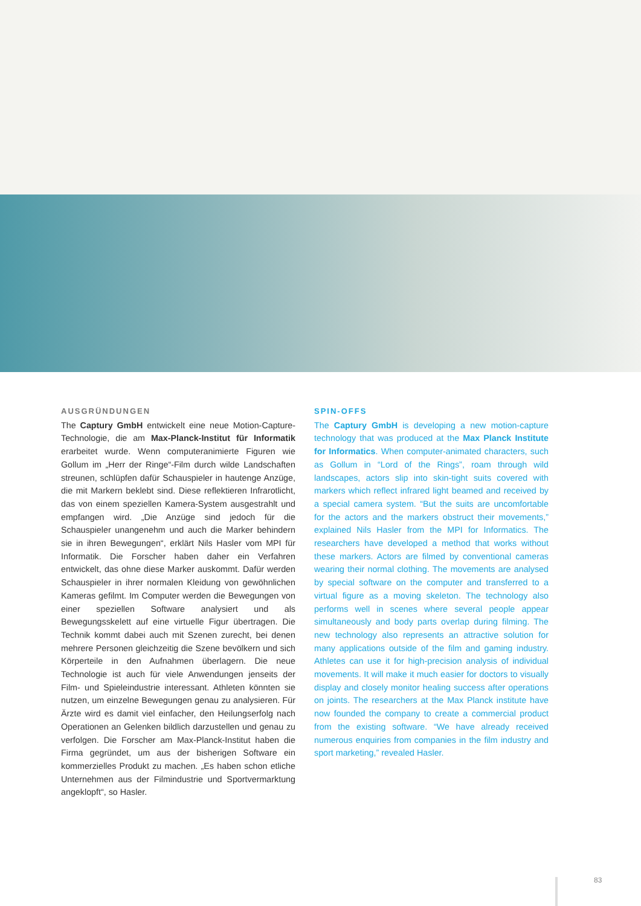AUSGRÜNDUNGEN
The Captury GmbH entwickelt eine neue Motion-Capture-Technologie, die am Max-Planck-Institut für Informatik erarbeitet wurde. Wenn computeranimierte Figuren wie Gollum im „Herr der Ringe“-Film durch wilde Landschaften streunen, schlüpfen dafür Schauspieler in hautenge Anzüge, die mit Markern beklebt sind. Diese reflektieren Infrarotlicht, das von einem speziellen Kamera-System ausgestrahlt und empfangen wird. „Die Anzüge sind jedoch für die Schauspieler unangenehm und auch die Marker behindern sie in ihren Bewegungen“, erklärt Nils Hasler vom MPI für Informatik. Die Forscher haben daher ein Verfahren entwickelt, das ohne diese Marker auskommt. Dafür werden Schauspieler in ihrer normalen Kleidung von gewöhnlichen Kameras gefilmt. Im Computer werden die Bewegungen von einer speziellen Software analysiert und als Bewegungsskelett auf eine virtuelle Figur übertragen. Die Technik kommt dabei auch mit Szenen zurecht, bei denen mehrere Personen gleichzeitig die Szene bevölkern und sich Körperteile in den Aufnahmen überlagern. Die neue Technologie ist auch für viele Anwendungen jenseits der Film- und Spieleindustrie interessant. Athleten könnten sie nutzen, um einzelne Bewegungen genau zu analysieren. Für Ärzte wird es damit viel einfacher, den Heilungserfolg nach Operationen an Gelenken bildlich darzustellen und genau zu verfolgen. Die Forscher am Max-Planck-Institut haben die Firma gegründet, um aus der bisherigen Software ein kommerzielles Produkt zu machen. „Es haben schon etliche Unternehmen aus der Filmindustrie und Sportvermarktung angeklopft“, so Hasler.
SPIN-OFFS
The Captury GmbH is developing a new motion-capture technology that was produced at the Max Planck Institute for Informatics. When computer-animated characters, such as Gollum in “Lord of the Rings”, roam through wild landscapes, actors slip into skin-tight suits covered with markers which reflect infrared light beamed and received by a special camera system. “But the suits are uncomfortable for the actors and the markers obstruct their movements,” explained Nils Hasler from the MPI for Informatics. The researchers have developed a method that works without these markers. Actors are filmed by conventional cameras wearing their normal clothing. The movements are analysed by special software on the computer and transferred to a virtual figure as a moving skeleton. The technology also performs well in scenes where several people appear simultaneously and body parts overlap during filming. The new technology also represents an attractive solution for many applications outside of the film and gaming industry. Athletes can use it for high-precision analysis of individual movements. It will make it much easier for doctors to visually display and closely monitor healing success after operations on joints. The researchers at the Max Planck institute have now founded the company to create a commercial product from the existing software. “We have already received numerous enquiries from companies in the film industry and sport marketing,” revealed Hasler.
83